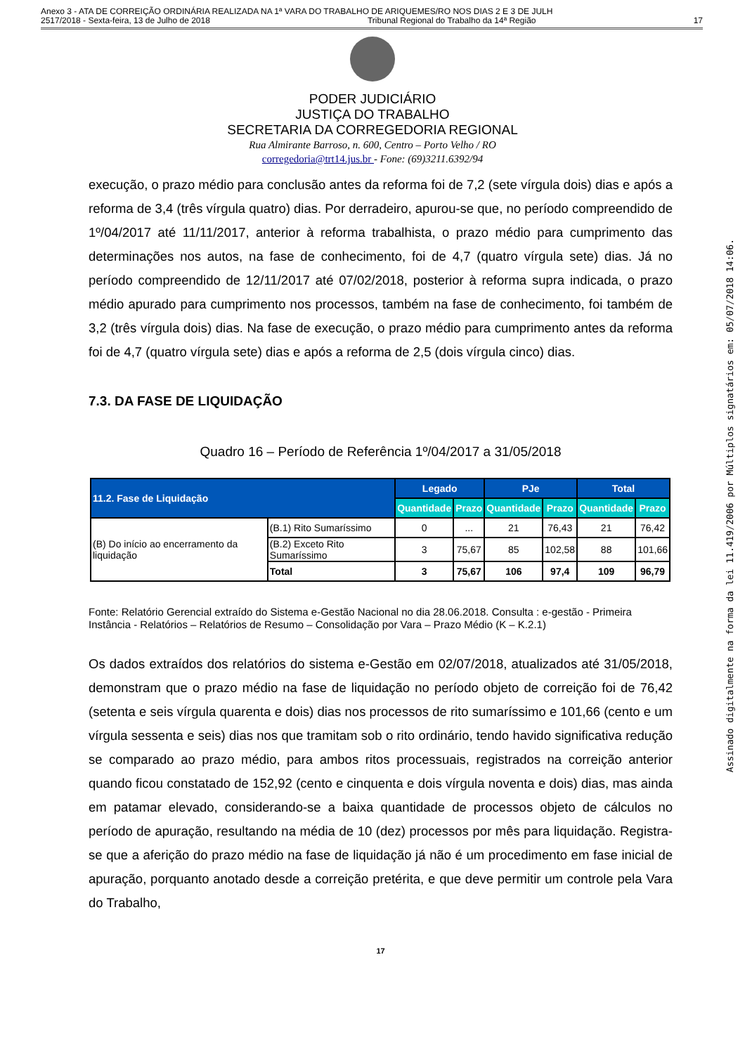Anexo 3 - ATA DE CORREIÇÃO ORDINÁRIA REALIZADA NA 1ª VARA DO TRABALHO DE ARIQUEMES/RO NOS DIAS 2 E 3 DE JULH
2517/2018 - Sexta-feira, 13 de Julho de 2018 Tribunal Regional do Trabalho da 14ª Região 17
PODER JUDICIÁRIO
JUSTIÇA DO TRABALHO
SECRETARIA DA CORREGEDORIA REGIONAL
Rua Almirante Barroso, n. 600, Centro – Porto Velho / RO
corregedoria@trt14.jus.br - Fone: (69)3211.6392/94
execução, o prazo médio para conclusão antes da reforma foi de 7,2 (sete vírgula dois) dias e após a reforma de 3,4 (três vírgula quatro) dias. Por derradeiro, apurou-se que, no período compreendido de 1º/04/2017 até 11/11/2017, anterior à reforma trabalhista, o prazo médio para cumprimento das determinações nos autos, na fase de conhecimento, foi de 4,7 (quatro vírgula sete) dias. Já no período compreendido de 12/11/2017 até 07/02/2018, posterior à reforma supra indicada, o prazo médio apurado para cumprimento nos processos, também na fase de conhecimento, foi também de 3,2 (três vírgula dois) dias. Na fase de execução, o prazo médio para cumprimento antes da reforma foi de 4,7 (quatro vírgula sete) dias e após a reforma de 2,5 (dois vírgula cinco) dias.
7.3. DA FASE DE LIQUIDAÇÃO
Quadro 16 – Período de Referência 1º/04/2017 a 31/05/2018
| 11.2. Fase de Liquidação | | Legado | | PJe | | Total | |
| --- | --- | --- | --- | --- | --- | --- | --- |
| | | Quantidade | Prazo | Quantidade | Prazo | Quantidade | Prazo |
| (B) Do início ao encerramento da liquidação | (B.1) Rito Sumaríssimo | 0 | ... | 21 | 76,43 | 21 | 76,42 |
| | (B.2) Exceto Rito Sumaríssimo | 3 | 75,67 | 85 | 102,58 | 88 | 101,66 |
| | Total | 3 | 75,67 | 106 | 97,4 | 109 | 96,79 |
Fonte: Relatório Gerencial extraído do Sistema e-Gestão Nacional no dia 28.06.2018. Consulta : e-gestão - Primeira Instância - Relatórios – Relatórios de Resumo – Consolidação por Vara – Prazo Médio (K – K.2.1)
Os dados extraídos dos relatórios do sistema e-Gestão em 02/07/2018, atualizados até 31/05/2018, demonstram que o prazo médio na fase de liquidação no período objeto de correição foi de 76,42 (setenta e seis vírgula quarenta e dois) dias nos processos de rito sumaríssimo e 101,66 (cento e um vírgula sessenta e seis) dias nos que tramitam sob o rito ordinário, tendo havido significativa redução se comparado ao prazo médio, para ambos ritos processuais, registrados na correição anterior quando ficou constatado de 152,92 (cento e cinquenta e dois vírgula noventa e dois) dias, mas ainda em patamar elevado, considerando-se a baixa quantidade de processos objeto de cálculos no período de apuração, resultando na média de 10 (dez) processos por mês para liquidação. Registra-se que a aferição do prazo médio na fase de liquidação já não é um procedimento em fase inicial de apuração, porquanto anotado desde a correição pretérita, e que deve permitir um controle pela Vara do Trabalho,
17
Assinado digitalmente na forma da lei 11.419/2006 por Múltiplos signatários em: 05/07/2018 14:06.